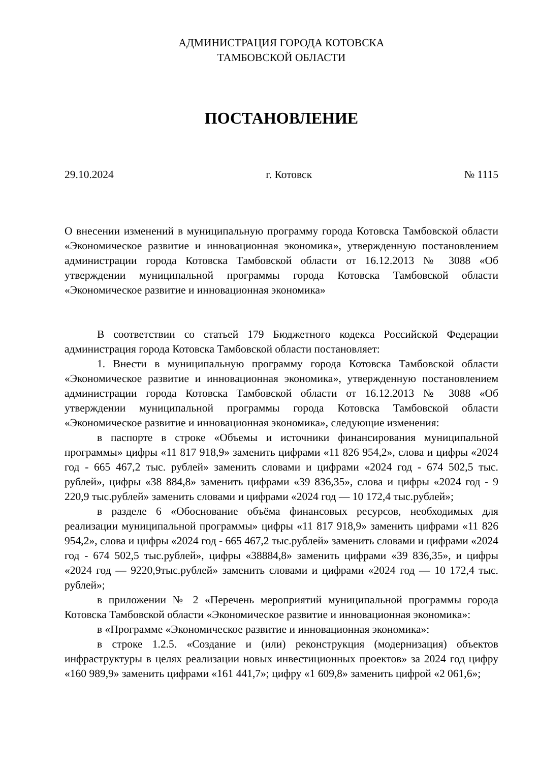АДМИНИСТРАЦИЯ ГОРОДА КОТОВСКА
ТАМБОВСКОЙ ОБЛАСТИ
ПОСТАНОВЛЕНИЕ
29.10.2024 г. Котовск № 1115
О внесении изменений в муниципальную программу города Котовска Тамбовской области «Экономическое развитие и инновационная экономика», утвержденную постановлением администрации города Котовска Тамбовской области от 16.12.2013 № 3088 «Об утверждении муниципальной программы города Котовска Тамбовской области «Экономическое развитие и инновационная экономика»
В соответствии со статьей 179 Бюджетного кодекса Российской Федерации администрация города Котовска Тамбовской области постановляет:
1. Внести в муниципальную программу города Котовска Тамбовской области «Экономическое развитие и инновационная экономика», утвержденную постановлением администрации города Котовска Тамбовской области от 16.12.2013 № 3088 «Об утверждении муниципальной программы города Котовска Тамбовской области «Экономическое развитие и инновационная экономика», следующие изменения:
в паспорте в строке «Объемы и источники финансирования муниципальной программы» цифры «11 817 918,9» заменить цифрами «11 826 954,2», слова и цифры «2024 год - 665 467,2 тыс. рублей» заменить словами и цифрами «2024 год - 674 502,5 тыс. рублей», цифры «38 884,8» заменить цифрами «39 836,35», слова и цифры «2024 год - 9 220,9 тыс.рублей» заменить словами и цифрами «2024 год — 10 172,4 тыс.рублей»;
в разделе 6 «Обоснование объёма финансовых ресурсов, необходимых для реализации муниципальной программы» цифры «11 817 918,9» заменить цифрами «11 826 954,2», слова и цифры «2024 год - 665 467,2 тыс.рублей» заменить словами и цифрами «2024 год - 674 502,5 тыс.рублей», цифры «38884,8» заменить цифрами «39 836,35», и цифры «2024 год — 9220,9тыс.рублей» заменить словами и цифрами «2024 год — 10 172,4 тыс. рублей»;
в приложении № 2 «Перечень мероприятий муниципальной программы города Котовска Тамбовской области «Экономическое развитие и инновационная экономика»:
в «Программе «Экономическое развитие и инновационная экономика»:
в строке 1.2.5. «Создание и (или) реконструкция (модернизация) объектов инфраструктуры в целях реализации новых инвестиционных проектов» за 2024 год цифру «160 989,9» заменить цифрами «161 441,7»; цифру «1 609,8» заменить цифрой «2 061,6»;